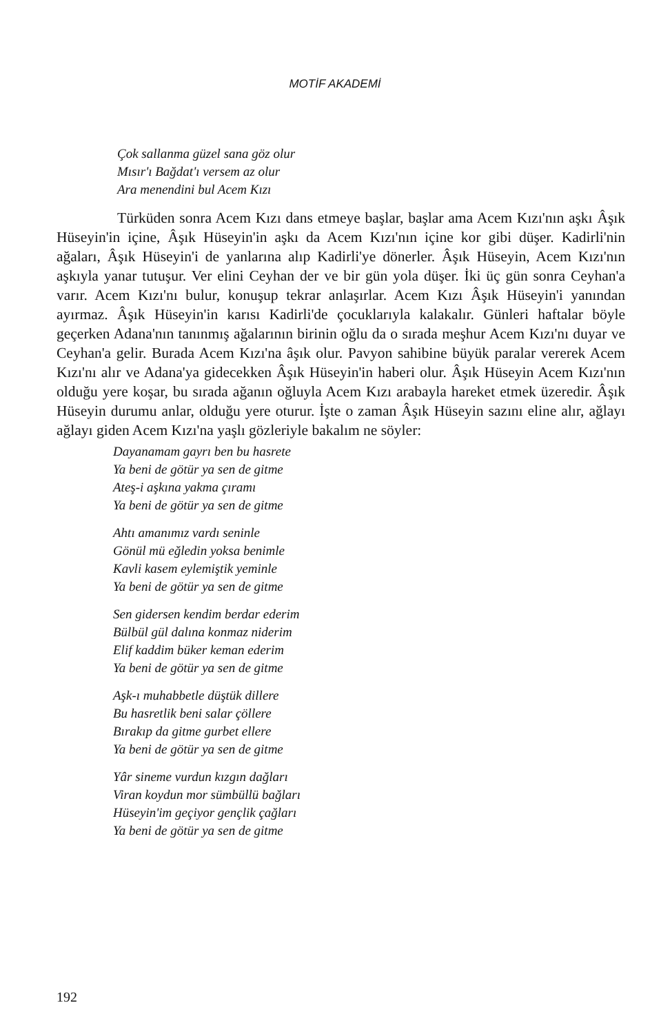MOTİF AKADEMİ
Çok sallanma güzel sana göz olur
Mısır'ı Bağdat'ı versem az olur
Ara menendini bul Acem Kızı
Türküden sonra Acem Kızı dans etmeye başlar, başlar ama Acem Kızı'nın aşkı Âşık Hüseyin'in içine, Âşık Hüseyin'in aşkı da Acem Kızı'nın içine kor gibi düşer. Kadirli'nin ağaları, Âşık Hüseyin'i de yanlarına alıp Kadirli'ye dönerler. Âşık Hüseyin, Acem Kızı'nın aşkıyla yanar tutuşur. Ver elini Ceyhan der ve bir gün yola düşer. İki üç gün sonra Ceyhan'a varır. Acem Kızı'nı bulur, konuşup tekrar anlaşırlar. Acem Kızı Âşık Hüseyin'i yanından ayırmaz. Âşık Hüseyin'in karısı Kadirli'de çocuklarıyla kalakalır. Günleri haftalar böyle geçerken Adana'nın tanınmış ağalarının birinin oğlu da o sırada meşhur Acem Kızı'nı duyar ve Ceyhan'a gelir. Burada Acem Kızı'na âşık olur. Pavyon sahibine büyük paralar vererek Acem Kızı'nı alır ve Adana'ya gidecekken Âşık Hüseyin'in haberi olur. Âşık Hüseyin Acem Kızı'nın olduğu yere koşar, bu sırada ağanın oğluyla Acem Kızı arabayla hareket etmek üzeredir. Âşık Hüseyin durumu anlar, olduğu yere oturur. İşte o zaman Âşık Hüseyin sazını eline alır, ağlayı ağlayı giden Acem Kızı'na yaşlı gözleriyle bakalım ne söyler:
Dayanamam gayrı ben bu hasrete
Ya beni de götür ya sen de gitme
Ateş-i aşkına yakma çıramı
Ya beni de götür ya sen de gitme
Ahtı amanımız vardı seninle
Gönül mü eğledin yoksa benimle
Kavli kasem eylemiştik yeminle
Ya beni de götür ya sen de gitme
Sen gidersen kendim berdar ederim
Bülbül gül dalına konmaz niderim
Elif kaddim büker keman ederim
Ya beni de götür ya sen de gitme
Aşk-ı muhabbetle düştük dillere
Bu hasretlik beni salar çöllere
Bırakıp da gitme gurbet ellere
Ya beni de götür ya sen de gitme
Yâr sineme vurdun kızgın dağları
Viran koydun mor sümbüllü bağları
Hüseyin'im geçiyor gençlik çağları
Ya beni de götür ya sen de gitme
192